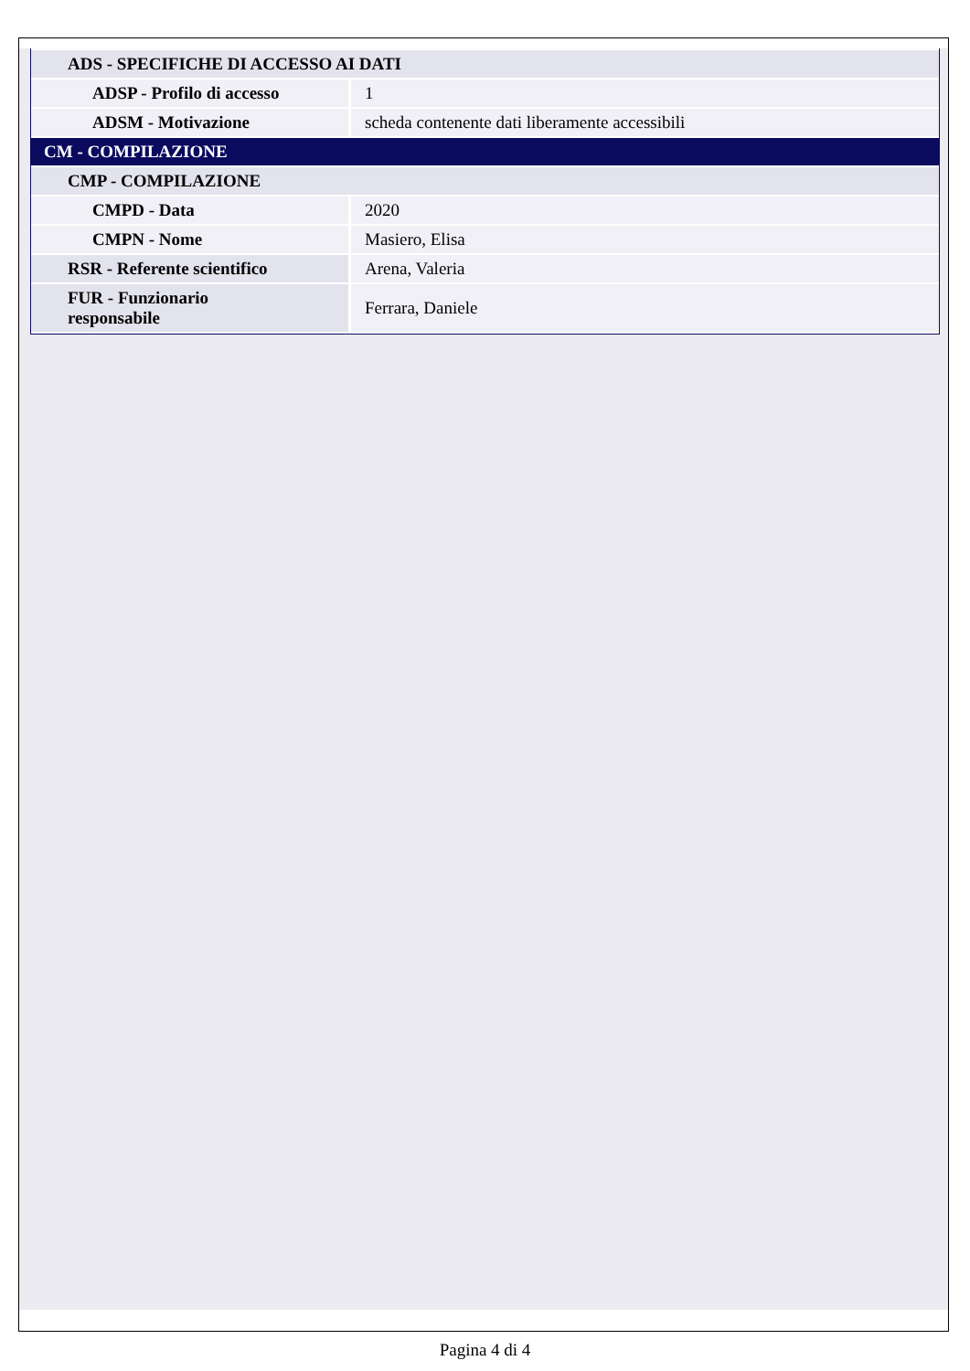| ADS - SPECIFICHE DI ACCESSO AI DATI | |
| ADSP - Profilo di accesso | 1 |
| ADSM - Motivazione | scheda contenente dati liberamente accessibili |
| CM - COMPILAZIONE | |
| CMP - COMPILAZIONE | |
| CMPD - Data | 2020 |
| CMPN - Nome | Masiero, Elisa |
| RSR - Referente scientifico | Arena, Valeria |
| FUR - Funzionario responsabile | Ferrara, Daniele |
Pagina 4 di 4